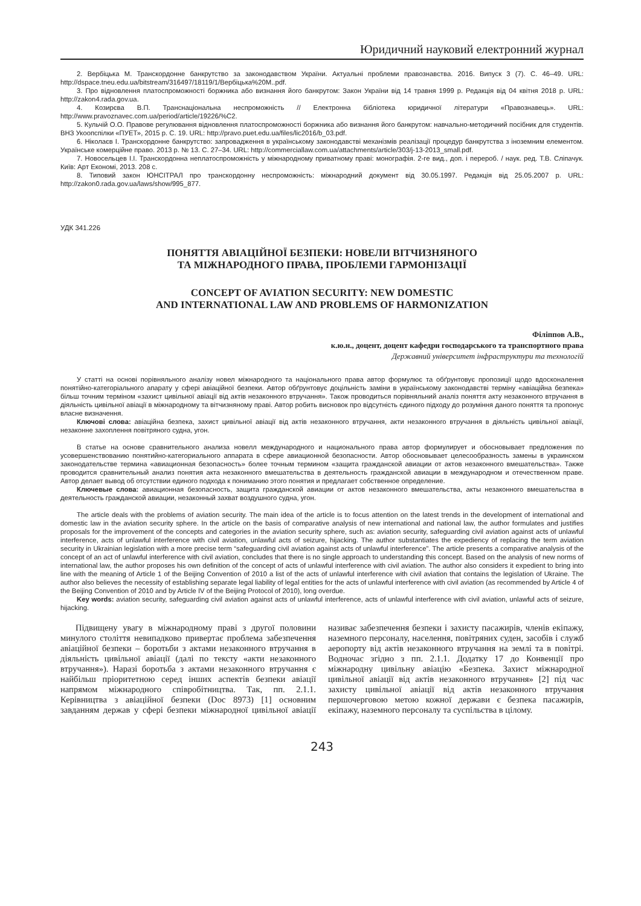Юридичний науковий електронний журнал
2. Вербіцька М. Транскордонне банкрутство за законодавством України. Актуальні проблеми правознавства. 2016. Випуск 3 (7). С. 46–49. URL: http://dspace.tneu.edu.ua/bitstream/316497/18119/1/Вербіцька%20M..pdf.
3. Про відновлення платоспроможності боржника або визнання його банкрутом: Закон України від 14 травня 1999 р. Редакція від 04 квітня 2018 р. URL: http://zakon4.rada.gov.ua.
4. Козирєва В.П. Транснаціональна неспроможність // Електронна бібліотека юридичної літератури «Правознавець». URL: http://www.pravoznavec.com.ua/period/article/19226/%C2.
5. Кульчій О.О. Правове регулювання відновлення платоспроможності боржника або визнання його банкрутом: навчально-методичний посібник для студентів. ВНЗ Укоопспілки «ПУЕТ», 2015 р. С. 19. URL: http://pravo.puet.edu.ua/files/lic2016/b_03.pdf.
6. Ніколаєв І. Транскордонне банкрутство: запровадження в українському законодавстві механізмів реалізації процедур банкрутства з іноземним елементом. Українське комерційне право. 2013 р. № 13. С. 27–34. URL: http://commerciallaw.com.ua/attachments/article/303/j-13-2013_small.pdf.
7. Новосельцев І.І. Транскордонна неплатоспроможність у міжнародному приватному праві: монографія. 2-ге вид., доп. і перероб. / наук. ред. Т.В. Сліпачук. Київ: Арт Економі, 2013. 208 с.
8. Типовий закон ЮНСІТРАЛ про транскордонну неспроможність: міжнародний документ від 30.05.1997. Редакція від 25.05.2007 р. URL: http://zakon0.rada.gov.ua/laws/show/995_877.
УДК 341.226
ПОНЯТТЯ АВІАЦІЙНОЇ БЕЗПЕКИ: НОВЕЛИ ВІТЧИЗНЯНОГО
ТА МІЖНАРОДНОГО ПРАВА, ПРОБЛЕМИ ГАРМОНІЗАЦІЇ
CONCEPT OF AVIATION SECURITY: NEW DOMESTIC
AND INTERNATIONAL LAW AND PROBLEMS OF HARMONIZATION
Філіппов А.В.,
к.ю.н., доцент, доцент кафедри господарського та транспортного права
Державний університет інфраструктури та технологій
У статті на основі порівняльного аналізу новел міжнародного та національного права автор формулює та обґрунтовує пропозиції щодо вдосконалення понятійно-категоріального апарату у сфері авіаційної безпеки. Автор обґрунтовує доцільність заміни в українському законодавстві терміну «авіаційна безпека» більш точним терміном «захист цивільної авіації від актів незаконного втручання». Також проводиться порівняльний аналіз поняття акту незаконного втручання в діяльність цивільної авіації в міжнародному та вітчизняному праві. Автор робить висновок про відсутність єдиного підходу до розуміння даного поняття та пропонує власне визначення.
Ключові слова: авіаційна безпека, захист цивільної авіації від актів незаконного втручання, акти незаконного втручання в діяльність цивільної авіації, незаконне захоплення повітряного судна, угон.
В статье на основе сравнительного анализа новелл международного и национального права автор формулирует и обосновывает предложения по усовершенствованию понятийно-категориального аппарата в сфере авиационной безопасности. Автор обосновывает целесообразность замены в украинском законодательстве термина «авиационная безопасность» более точным термином «защита гражданской авиации от актов незаконного вмешательства». Также проводится сравнительный анализ понятия акта незаконного вмешательства в деятельность гражданской авиации в международном и отечественном праве. Автор делает вывод об отсутствии единого подхода к пониманию этого понятия и предлагает собственное определение.
Ключевые слова: авиационная безопасность, защита гражданской авиации от актов незаконного вмешательства, акты незаконного вмешательства в деятельность гражданской авиации, незаконный захват воздушного судна, угон.
The article deals with the problems of aviation security. The main idea of the article is to focus attention on the latest trends in the development of international and domestic law in the aviation security sphere. In the article on the basis of comparative analysis of new international and national law, the author formulates and justifies proposals for the improvement of the concepts and categories in the aviation security sphere, such as: aviation security, safeguarding civil aviation against acts of unlawful interference, acts of unlawful interference with civil aviation, unlawful acts of seizure, hijacking. The author substantiates the expediency of replacing the term aviation security in Ukrainian legislation with a more precise term “safeguarding civil aviation against acts of unlawful interference”. The article presents a comparative analysis of the concept of an act of unlawful interference with civil aviation, concludes that there is no single approach to understanding this concept. Based on the analysis of new norms of international law, the author proposes his own definition of the concept of acts of unlawful interference with civil aviation. The author also considers it expedient to bring into line with the meaning of Article 1 of the Beijing Convention of 2010 a list of the acts of unlawful interference with civil aviation that contains the legislation of Ukraine. The author also believes the necessity of establishing separate legal liability of legal entities for the acts of unlawful interference with civil aviation (as recommended by Article 4 of the Beijing Convention of 2010 and by Article IV of the Beijing Protocol of 2010), long overdue.
Key words: aviation security, safeguarding civil aviation against acts of unlawful interference, acts of unlawful interference with civil aviation, unlawful acts of seizure, hijacking.
Підвищену увагу в міжнародному праві з другої половини минулого століття невипадково привертає проблема забезпечення авіаційної безпеки – боротьби з актами незаконного втручання в діяльність цивільної авіації (далі по тексту «акти незаконного втручання»). Наразі боротьба з актами незаконного втручання є найбільш пріоритетною серед інших аспектів безпеки авіації напрямом міжнародного співробітництва. Так, пп. 2.1.1. Керівництва з авіаційної безпеки (Doc 8973) [1] основним завданням держав у сфері безпеки міжнародної цивільної авіації називає забезпечення безпеки і захисту пасажирів, членів екіпажу, наземного персоналу, населення, повітряних суден, засобів і служб аеропорту від актів незаконного втручання на землі та в повітрі. Водночас згідно з пп. 2.1.1. Додатку 17 до Конвенції про міжнародну цивільну авіацію «Безпека. Захист міжнародної цивільної авіації від актів незаконного втручання» [2] під час захисту цивільної авіації від актів незаконного втручання першочерговою метою кожної держави є безпека пасажирів, екіпажу, наземного персоналу та суспільства в цілому.
243